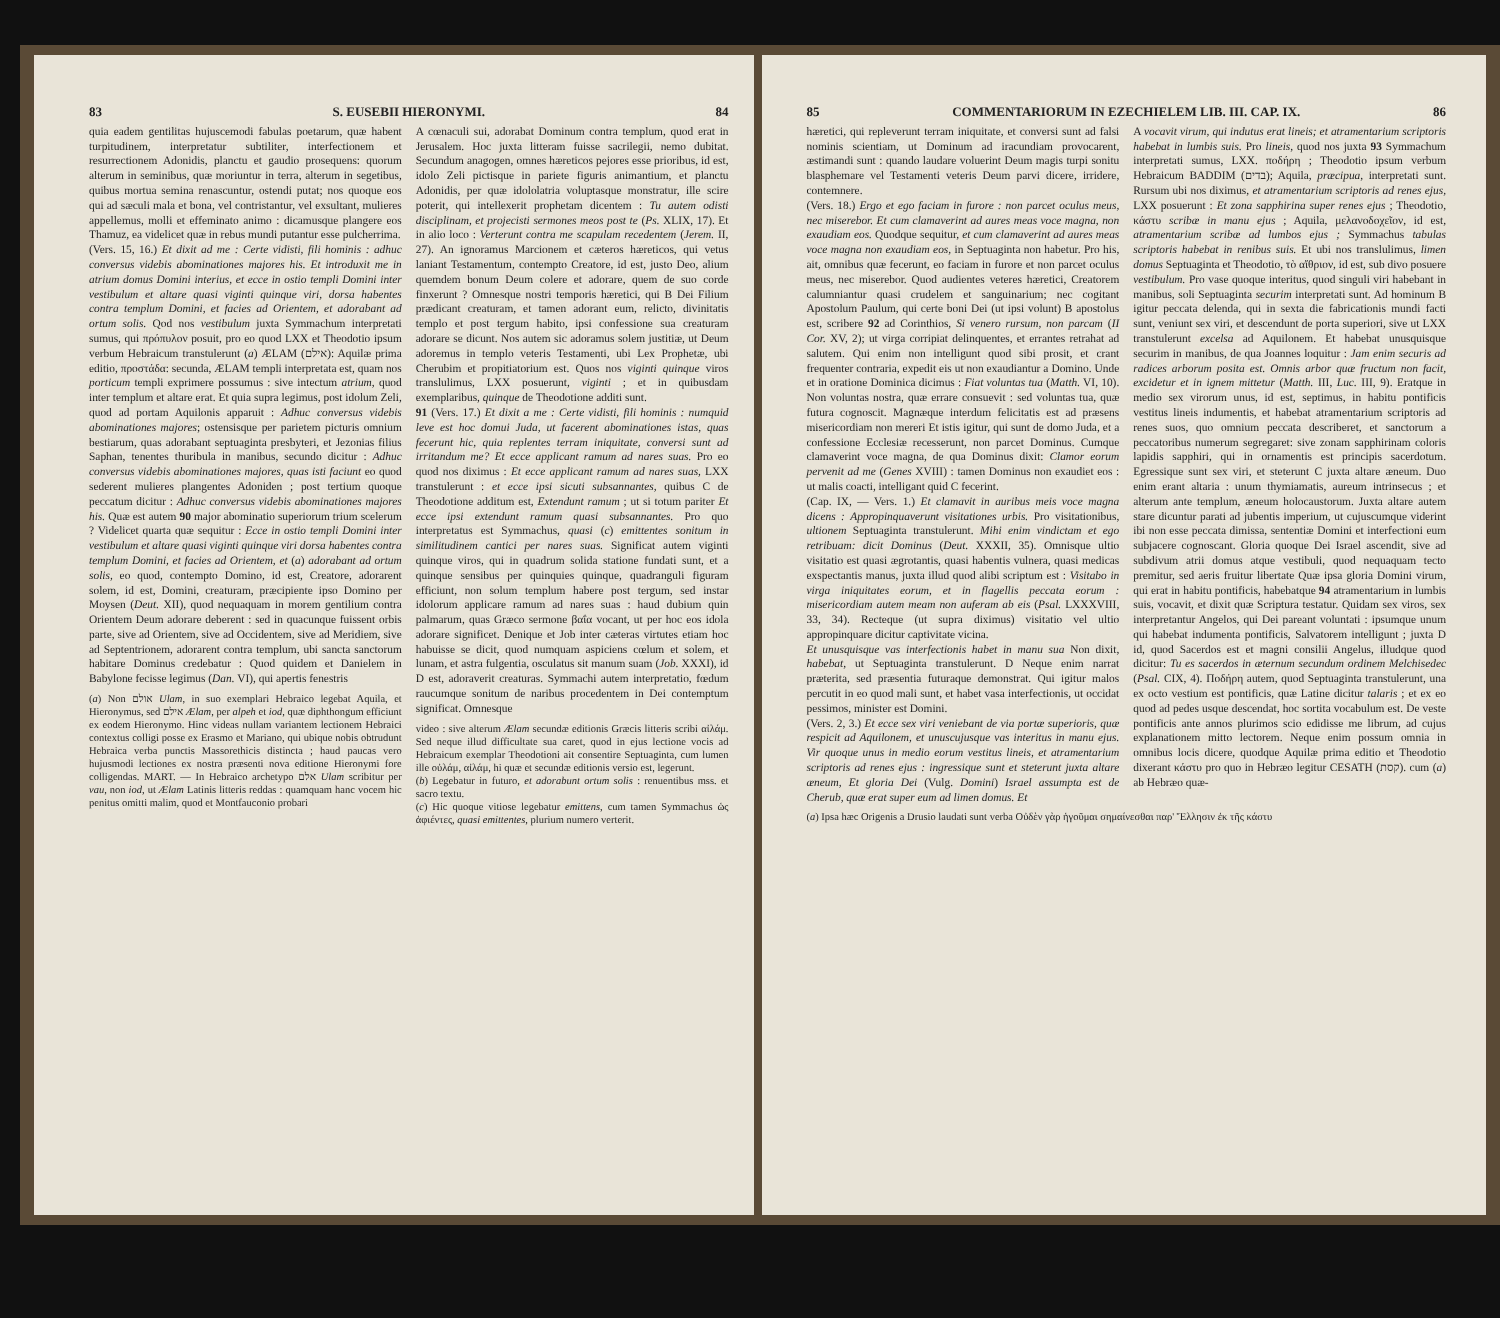83 S. EUSEBII HIERONYMI. 84
quia eadem gentilitas hujuscemodi fabulas poetarum, quæ habent turpitudinem, interpretatur subtiliter, interfectionem et resurrectionem Adonidis, planctu et gaudio prosequens: quorum alterum in seminibus, quæ moriuntur in terra, alterum in segetibus, quibus mortua semina renascuntur, ostendi putat; nos quoque eos qui ad sæculi mala et bona, vel contristantur, vel exsultant, mulieres appellemus, molli et effeminato animo : dicamusque plangere eos Thamuz, ea videlicet quæ in rebus mundi putantur esse pulcherrima.
(Vers. 15, 16.) Et dixit ad me : Certe vidisti, fili hominis : adhuc conversus videbis abominationes majores his. Et introduxit me in atrium domus Domini interius, et ecce in ostio templi Domini inter vestibulum et altare quasi viginti quinque viri, dorsa habentes contra templum Domini, et facies ad Orientem, et adorabant ad ortum solis. Qod nos vestibulum juxta Symmachum interpretati sumus, qui πρόπυλον posuit, pro eo quod LXX et Theodotio ipsum verbum Hebraicum transtulerunt (a) ÆLAM (אילם): Aquilæ prima editio, προστάδα: secunda, ÆLAM templi interpretata est, quam nos porticum templi exprimere possumus : sive intectum atrium, quod inter templum et altare erat. Et quia supra legimus, post idolum Zeli, quod ad portam Aquilonis apparuit : Adhuc conversus videbis abominationes majores; ostensisque per parietem picturis omnium bestiarum, quas adorabant septuaginta presbyteri, et Jezonias filius Saphan, tenentes thuribula in manibus, secundo dicitur : Adhuc conversus videbis abominationes majores, quas isti faciunt eo quod sederent mulieres plangentes Adoniden ; post tertium quoque peccatum dicitur : Adhuc conversus videbis abominationes majores his. Quæ est autem 90 major abominatio superiorum trium scelerum ? Videlicet quarta quæ sequitur : Ecce in ostio templi Domini inter vestibulum et altare quasi viginti quinque viri dorsa habentes contra templum Domini, et facies ad Orientem, et (a) adorabant ad ortum solis, eo quod, contempto Domino, id est, Creatore, adorarent solem, id est, Domini, creaturam, præcipiente ipso Domino per Moysen (Deut. XII), quod nequaquam in morem gentilium contra Orientem Deum adorare deberent : sed in quacunque fuissent orbis parte, sive ad Orientem, sive ad Occidentem, sive ad Meridiem, sive ad Septentrionem, adorarent contra templum, ubi sancta sanctorum habitare Dominus credebatur : Quod quidem et Danielem in Babylone fecisse legimus (Dan. VI), qui apertis fenestris
(a) Non אולם Ulam, in suo exemplari Hebraico legebat Aquila, et Hieronymus, sed אילם Ælam, per alpeh et iod, quæ diphthongum efficiunt ex eodem Hieronymo. Hinc videas nullam variantem lectionem Hebraici contextus colligi posse ex Erasmo et Mariano, qui ubique nobis obtrudunt Hebraica verba punctis Massorethicis distincta ; haud paucas vero hujusmodi lectiones ex nostra præsenti nova editione Hieronymi fore colligendas. MART. — In Hebraico archetypo אלם Ulam scribitur per vau, non iod, ut Ælam Latinis litteris reddas : quamquam hanc vocem hic penitus omitti malim, quod et Montfauconio probari
A cœnaculi sui, adorabat Dominum contra templum, quod erat in Jerusalem. Hoc juxta litteram fuisse sacrilegii, nemo dubitat. Secundum anagogen, omnes hæreticos pejores esse prioribus, id est, idolo Zeli pictisque in pariete figuris animantium, et planctu Adonidis, per quæ idololatria voluptasque monstratur, ille scire poterit, qui intellexerit prophetam dicentem : Tu autem odisti disciplinam, et projecisti sermones meos post te (Ps. XLIX, 17). Et in alio loco : Verterunt contra me scapulam recedentem (Jerem. II, 27). An ignoramus Marcionem et cæteros hæreticos, qui vetus laniant Testamentum, contempto Creatore, id est, justo Deo, alium quemdem bonum Deum colere et adorare, quem de suo corde finxerunt ? Omnesque nostri temporis hæretici, qui B Dei Filium prædicant creaturam, et tamen adorant eum, relicto, divinitatis templo et post tergum habito, ipsi confessione sua creaturam adorare se dicunt. Nos autem sic adoramus solem justitiæ, ut Deum adoremus in templo veteris Testamenti, ubi Lex Prophetæ, ubi Cherubim et propitiatorium est. Quos nos viginti quinque viros translulimus, LXX posuerunt, viginti ; et in quibusdam exemplaribus, quinque de Theodotione additi sunt.
91 (Vers. 17.) Et dixit a me : Certe vidisti, fili hominis : numquid leve est hoc domui Juda, ut facerent abominationes istas, quas fecerunt hic, quia replentes terram iniquitate, conversi sunt ad irritandum me? Et ecce applicant ramum ad nares suas. Pro eo quod nos diximus : Et ecce applicant ramum ad nares suas, LXX transtulerunt : et ecce ipsi sicuti subsannantes, quibus C de Theodotione additum est, Extendunt ramum ; ut si totum pariter Et ecce ipsi extendunt ramum quasi subsannantes. Pro quo interpretatus est Symmachus, quasi (c) emittentes sonitum in similitudinem cantici per nares suas. Significat autem viginti quinque viros, qui in quadrum solida statione fundati sunt, et a quinque sensibus per quinquies quinque, quadranguli figuram efficiunt, non solum templum habere post tergum, sed instar idolorum applicare ramum ad nares suas : haud dubium quin palmarum, quas Græco sermone βαΐα vocant, ut per hoc eos idola adorare significet. Denique et Job inter cæteras virtutes etiam hoc habuisse se dicit, quod numquam aspiciens cœlum et solem, et lunam, et astra fulgentia, osculatus sit manum suam (Job. XXXI), id D est, adoraverit creaturas. Symmachi autem interpretatio, fœdum raucumque sonitum de naribus procedentem in Dei contemptum significat. Omnesque
video : sive alterum Ælam secundæ editionis Græcis litteris scribi αἰλάμ. Sed neque illud difficultate sua caret, quod in ejus lectione vocis ad Hebraicum exemplar Theodotioni ait consentire Septuaginta, cum lumen ille οὐλάμ, αἰλάμ, hi quæ et secundæ editionis versio est, legerunt.
(b) Legebatur in futuro, et adorabunt ortum solis : renuentibus mss. et sacro textu.
(c) Hic quoque vitiose legebatur emittens, cum tamen Symmachus ὡς ἀφιέντες, quasi emittentes, plurium numero verterit.
85 COMMENTARIORUM IN EZECHIELEM LIB. III. CAP. IX. 86
hæretici, qui repleverunt terram iniquitate, et conversi sunt ad falsi nominis scientiam, ut Dominum ad iracundiam provocarent, æstimandi sunt : quando laudare voluerint Deum magis turpi sonitu blasphemare vel Testamenti veteris Deum parvi dicere, irridere, contemnere.
(Vers. 18.) Ergo et ego faciam in furore : non parcet oculus meus, nec miserebor. Et cum clamaverint ad aures meas voce magna, non exaudiam eos. Quodque sequitur, et cum clamaverint ad aures meas voce magna non exaudiam eos, in Septuaginta non habetur. Pro his, ait, omnibus quæ fecerunt, eo faciam in furore et non parcet oculus meus, nec miserebor. Quod audientes veteres hæretici, Creatorem calumniantur quasi crudelem et sanguinarium; nec cogitant Apostolum Paulum, qui certe boni Dei (ut ipsi volunt) B apostolus est, scribere 92 ad Corinthios, Si venero rursum, non parcam (II Cor. XV, 2); ut virga corripiat delinquentes, et errantes retrahat ad salutem. Qui enim non intelligunt quod sibi prosit, et crant frequenter contraria, expedit eis ut non exaudiantur a Domino. Unde et in oratione Dominica dicimus : Fiat voluntas tua (Matth. VI, 10). Non voluntas nostra, quæ errare consuevit : sed voluntas tua, quæ futura cognoscit. Magnæque interdum felicitatis est ad præsens misericordiam non mereri Et istis igitur, qui sunt de domo Juda, et a confessione Ecclesiæ recesserunt, non parcet Dominus. Cumque clamaverint voce magna, de qua Dominus dixit: Clamor eorum pervenit ad me (Genes XVIII) : tamen Dominus non exaudiet eos : ut malis coacti, intelligant quid C fecerint.
(Cap. IX, — Vers. 1.) Et clamavit in auribus meis voce magna dicens : Appropinquaverunt visitationes urbis. Pro visitationibus, ultionem Septuaginta transtulerunt. Mihi enim vindictam et ego retribuam: dicit Dominus (Deut. XXXII, 35). Omnisque ultio visitatio est quasi ægrotantis, quasi habentis vulnera, quasi medicas exspectantis manus, juxta illud quod alibi scriptum est : Visitabo in virga iniquitates eorum, et in flagellis peccata eorum : misericordiam autem meam non auferam ab eis (Psal. LXXXVIII, 33, 34). Recteque (ut supra diximus) visitatio vel ultio appropinquare dicitur captivitate vicina.
Et unusquisque vas interfectionis habet in manu sua Non dixit, habebat, ut Septuaginta transtulerunt. D Neque enim narrat præterita, sed præsentia futuraque demonstrat. Qui igitur malos percutit in eo quod mali sunt, et habet vasa interfectionis, ut occidat pessimos, minister est Domini.
(Vers. 2, 3.) Et ecce sex viri veniebant de via portæ superioris, quæ respicit ad Aquilonem, et unuscujusque vas interitus in manu ejus. Vir quoque unus in medio eorum vestitus lineis, et atramentarium scriptoris ad renes ejus : ingressique sunt et steterunt juxta altare æneum, Et gloria Dei (Vulg. Domini) Israel assumpta est de Cherub, quæ erat super eum ad limen domus. Et
A vocavit virum, qui indutus erat lineis; et atramentarium scriptoris habebat in lumbis suis. Pro lineis, quod nos juxta 93 Symmachum interpretati sumus, LXX. ποδήρη ; Theodotio ipsum verbum Hebraicum BADDIM (בדים); Aquila, præcipua, interpretati sunt. Rursum ubi nos diximus, et atramentarium scriptoris ad renes ejus, LXX posuerunt : Et zona sapphirina super renes ejus ; Theodotio, κάστυ scribæ in manu ejus ; Aquila, μελανοδοχεῖον, id est, atramentarium scribæ ad lumbos ejus ; Symmachus tabulas scriptoris habebat in renibus suis. Et ubi nos translulimus, limen domus Septuaginta et Theodotio, τὸ αἴθριον, id est, sub divo posuere vestibulum. Pro vase quoque interitus, quod singuli viri habebant in manibus, soli Septuaginta securim interpretati sunt. Ad hominum B igitur peccata delenda, qui in sexta die fabricationis mundi facti sunt, veniunt sex viri, et descendunt de porta superiori, sive ut LXX transtulerunt excelsa ad Aquilonem. Et habebat unusquisque securim in manibus, de qua Joannes loquitur : Jam enim securis ad radices arborum posita est. Omnis arbor quæ fructum non facit, excidetur et in ignem mittetur (Matth. III, Luc. III, 9). Eratque in medio sex virorum unus, id est, septimus, in habitu pontificis vestitus lineis indumentis, et habebat atramentarium scriptoris ad renes suos, quo omnium peccata describeret, et sanctorum a peccatoribus numerum segregaret: sive zonam sapphirinam coloris lapidis sapphiri, qui in ornamentis est principis sacerdotum. Egressique sunt sex viri, et steterunt C juxta altare æneum. Duo enim erant altaria : unum thymiamatis, aureum intrinsecus ; et alterum ante templum, æneum holocaustorum. Juxta altare autem stare dicuntur parati ad jubentis imperium, ut cujuscumque viderint ibi non esse peccata dimissa, sententiæ Domini et interfectioni eum subjacere cognoscant. Gloria quoque Dei Israel ascendit, sive ad subdivum atrii domus atque vestibuli, quod nequaquam tecto premitur, sed aeris fruitur libertate Quæ ipsa gloria Domini virum, qui erat in habitu pontificis, habebatque 94 atramentarium in lumbis suis, vocavit, et dixit quæ Scriptura testatur. Quidam sex viros, sex interpretantur Angelos, qui Dei pareant voluntati : ipsumque unum qui habebat indumenta pontificis, Salvatorem intelligunt ; juxta D id, quod Sacerdos est et magni consilii Angelus, illudque quod dicitur: Tu es sacerdos in æternum secundum ordinem Melchisedec (Psal. CIX, 4). Ποδήρη autem, quod Septuaginta transtulerunt, una ex octo vestium est pontificis, quæ Latine dicitur talaris ; et ex eo quod ad pedes usque descendat, hoc sortita vocabulum est. De veste pontificis ante annos plurimos scio edidisse me librum, ad cujus explanationem mitto lectorem. Neque enim possum omnia in omnibus locis dicere, quodque Aquilæ prima editio et Theodotio dixerant κάστυ pro quo in Hebræo legitur CESATH (קסת). cum (a) ab Hebræo quæ-
(a) Ipsa hæc Origenis a Drusio laudati sunt verba Οὐδὲν γὰρ ἡγοῦμαι σημαίνεσθαι παρ' Ἕλλησιν ἐκ τῆς κάστυ